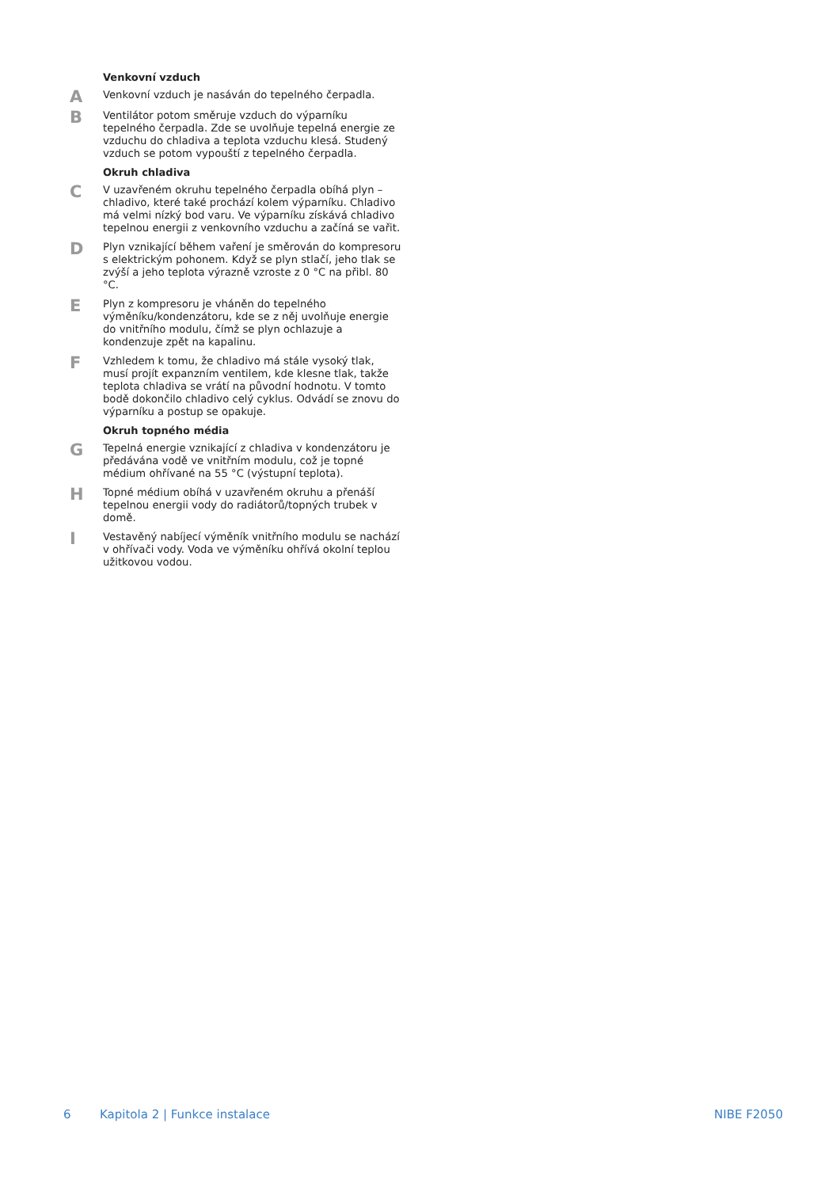Venkovní vzduch
A
Venkovní vzduch je nasáván do tepelného čerpadla.
B
Ventilátor potom směruje vzduch do výparníku tepelného čerpadla. Zde se uvolňuje tepelná energie ze vzduchu do chladiva a teplota vzduchu klesá. Studený vzduch se potom vypouští z tepelného čerpadla.
Okruh chladiva
C
V uzavřeném okruhu tepelného čerpadla obíhá plyn – chladivo, které také prochází kolem výparníku. Chladivo má velmi nízký bod varu. Ve výparníku získává chladivo tepelnou energii z venkovního vzduchu a začíná se vařit.
D
Plyn vznikající během vaření je směrován do kompresoru s elektrickým pohonem. Když se plyn stlačí, jeho tlak se zvýší a jeho teplota výrazně vzroste z 0 °C na přibl. 80 °C.
E
Plyn z kompresoru je vháněn do tepelného výměníku/kondenzátoru, kde se z něj uvolňuje energie do vnitřního modulu, čímž se plyn ochlazuje a kondenzuje zpět na kapalinu.
F
Vzhledem k tomu, že chladivo má stále vysoký tlak, musí projít expanzním ventilem, kde klesne tlak, takže teplota chladiva se vrátí na původní hodnotu. V tomto bodě dokončilo chladivo celý cyklus. Odvádí se znovu do výparníku a postup se opakuje.
Okruh topného média
G
Tepelná energie vznikající z chladiva v kondenzátoru je předávána vodě ve vnitřním modulu, což je topné médium ohřívané na 55 °C (výstupní teplota).
H
Topné médium obíhá v uzavřeném okruhu a přenáší tepelnou energii vody do radiátorů/topných trubek v domě.
I
Vestavěný nabíjecí výměník vnitřního modulu se nachází v ohřívači vody. Voda ve výměníku ohřívá okolní teplou užitkovou vodou.
6 Kapitola 2 | Funkce instalace NIBE F2050